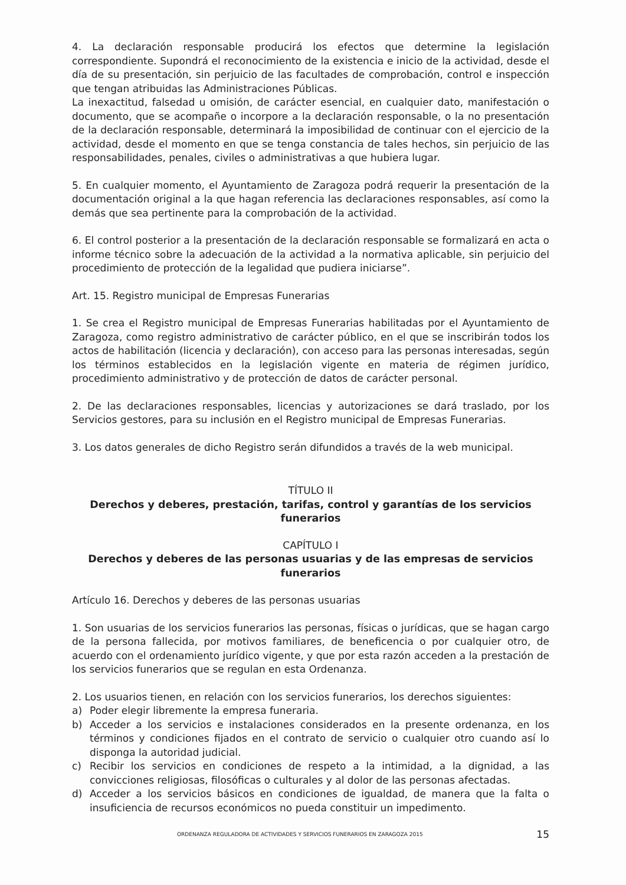4. La declaración responsable producirá los efectos que determine la legislación correspondiente. Supondrá el reconocimiento de la existencia e inicio de la actividad, desde el día de su presentación, sin perjuicio de las facultades de comprobación, control e inspección que tengan atribuidas las Administraciones Públicas.
La inexactitud, falsedad u omisión, de carácter esencial, en cualquier dato, manifestación o documento, que se acompañe o incorpore a la declaración responsable, o la no presentación de la declaración responsable, determinará la imposibilidad de continuar con el ejercicio de la actividad, desde el momento en que se tenga constancia de tales hechos, sin perjuicio de las responsabilidades, penales, civiles o administrativas a que hubiera lugar.
5. En cualquier momento, el Ayuntamiento de Zaragoza podrá requerir la presentación de la documentación original a la que hagan referencia las declaraciones responsables, así como la demás que sea pertinente para la comprobación de la actividad.
6. El control posterior a la presentación de la declaración responsable se formalizará en acta o informe técnico sobre la adecuación de la actividad a la normativa aplicable, sin perjuicio del procedimiento de protección de la legalidad que pudiera iniciarse”.
Art. 15. Registro municipal de Empresas Funerarias
1. Se crea el Registro municipal de Empresas Funerarias habilitadas por el Ayuntamiento de Zaragoza, como registro administrativo de carácter público, en el que se inscribirán todos los actos de habilitación (licencia y declaración), con acceso para las personas interesadas, según los términos establecidos en la legislación vigente en materia de régimen jurídico, procedimiento administrativo y de protección de datos de carácter personal.
2. De las declaraciones responsables, licencias y autorizaciones se dará traslado, por los Servicios gestores, para su inclusión en el Registro municipal de Empresas Funerarias.
3. Los datos generales de dicho Registro serán difundidos a través de la web municipal.
TÍTULO II
Derechos y deberes, prestación, tarifas, control y garantías de los servicios funerarios
CAPÍTULO I
Derechos y deberes de las personas usuarias y de las empresas de servicios funerarios
Artículo 16. Derechos y deberes de las personas usuarias
1. Son usuarias de los servicios funerarios las personas, físicas o jurídicas, que se hagan cargo de la persona fallecida, por motivos familiares, de beneficencia o por cualquier otro, de acuerdo con el ordenamiento jurídico vigente, y que por esta razón acceden a la prestación de los servicios funerarios que se regulan en esta Ordenanza.
2. Los usuarios tienen, en relación con los servicios funerarios, los derechos siguientes:
a) Poder elegir libremente la empresa funeraria.
b) Acceder a los servicios e instalaciones considerados en la presente ordenanza, en los términos y condiciones fijados en el contrato de servicio o cualquier otro cuando así lo disponga la autoridad judicial.
c) Recibir los servicios en condiciones de respeto a la intimidad, a la dignidad, a las convicciones religiosas, filosóficas o culturales y al dolor de las personas afectadas.
d) Acceder a los servicios básicos en condiciones de igualdad, de manera que la falta o insuficiencia de recursos económicos no pueda constituir un impedimento.
ORDENANZA REGULADORA DE ACTIVIDADES Y SERVICIOS FUNERARIOS EN ZARAGOZA 2015 15